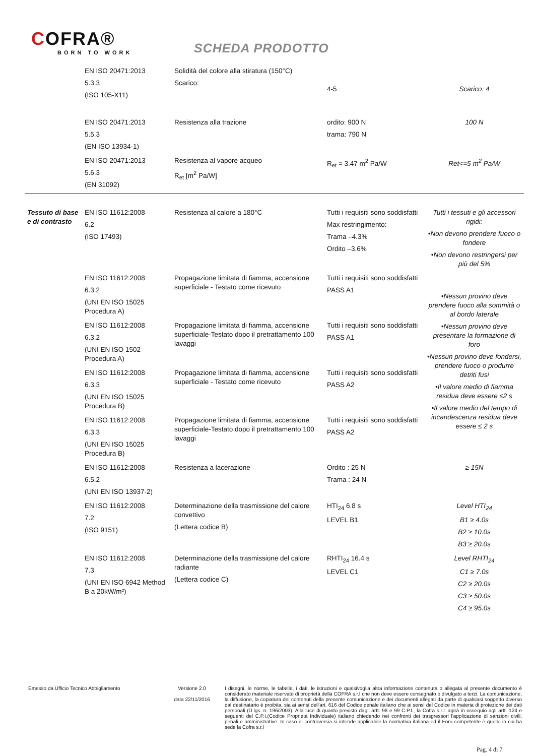COFRA®
BORN TO WORK
SCHEDA PRODOTTO
| | EN ISO 20471:2013 5.3.3 (ISO 105-X11) | Solidità del colore alla stiratura (150°C) Scarico: | 4-5 | Scarico: 4 |
| | EN ISO 20471:2013 5.5.3 (EN ISO 13934-1) | Resistenza alla trazione | ordito: 900 N trama: 790 N | 100 N |
| | EN ISO 20471:2013 5.6.3 (EN 31092) | Resistenza al vapore acqueo R<sub>et</sub> [m<sup>2</sup> Pa/W] | R<sub>et</sub> = 3.47 m<sup>2</sup> Pa/W | Ret<=5 m<sup>2</sup> Pa/W |
| Tessuto di base e di contrasto | EN ISO 11612:2008 6.2 (ISO 17493) | Resistenza al calore a 180°C | Tutti i requisiti sono soddisfatti Max restringimento: Trama –4.3% Ordito –3.6% | Tutti i tessuti e gli accessori rigidi: •Non devono prendere fuoco o fondere •Non devono restringersi per più del 5% |
| | EN ISO 11612:2008 6.3.2 (UNI EN ISO 15025 Procedura A) | Propagazione limitata di fiamma, accensione superficiale - Testato come ricevuto | Tutti i requisiti sono soddisfatti PASS A1 | •Nessun provino deve prendere fuoco alla sommità o al bordo laterale •Nessun provino deve presentare la formazione di foro •Nessun provino deve fondersi, prendere fuoco o produrre detriti fusi •Il valore medio di fiamma residua deve essere ≤2 s •Il valore medio del tempo di incandescenza residua deve essere ≤ 2 s |
| | EN ISO 11612:2008 6.3.2 (UNI EN ISO 1502 Procedura A) | Propagazione limitata di fiamma, accensione superficiale-Testato dopo il pretrattamento 100 lavaggi | Tutti i requisiti sono soddisfatti PASS A1 | |
| | EN ISO 11612:2008 6.3.3 (UNI EN ISO 15025 Procedura B) | Propagazione limitata di fiamma, accensione superficiale - Testato come ricevuto | Tutti i requisiti sono soddisfatti PASS A2 | |
| | EN ISO 11612:2008 6.3.3 (UNI EN ISO 15025 Procedura B) | Propagazione limitata di fiamma, accensione superficiale-Testato dopo il pretrattamento 100 lavaggi | Tutti i requisiti sono soddisfatti PASS A2 | |
| | EN ISO 11612:2008 6.5.2 (UNI EN ISO 13937-2) | Resistenza a lacerazione | Ordito : 25 N Trama : 24 N | ≥ 15N |
| | EN ISO 11612:2008 7.2 (ISO 9151) | Determinazione della trasmissione del calore convettivo (Lettera codice B) | HTI<sub>24</sub> 6.8 s LEVEL B1 | Level HTI<sub>24</sub> B1 ≥ 4.0s B2 ≥ 10.0s B3 ≥ 20.0s |
| | EN ISO 11612:2008 7.3 (UNI EN ISO 6942 Method B a 20kW/m²) | Determinazione della trasmissione del calore radiante (Lettera codice C) | RHTI<sub>24</sub> 16.4 s LEVEL C1 | Level RHTI<sub>24</sub> C1 ≥ 7.0s C2 ≥ 20.0s C3 ≥ 50.0s C4 ≥ 95.0s |
Emesso da Ufficio Tecnico Abbigliamento Versione 2.0
data 22/11/2016
I disegni, le norme, le tabelle, i dati, le istruzioni e qualsivoglia altra informazione contenuta o allegata al presente documento è considerato materiale riservato di proprietà della COFRA s.r.l che non deve essere consegnato o divulgato a terzi. La comunicazione, la diffusione, la copiatura dei contenuti della presente comunicazione e dei documenti allegati da parte di qualsiasi soggetto diverso dal destinatario è proibita, sia ai sensi dell'art. 616 del Codice penale italiano che ai sensi del Codice in materia di protezione dei dati personali (D.lgs. n. 196/2003). Alla luce di quanto previsto dagli artt. 98 e 99 C.P.I., la Cofra s.r.l. agirà in ossequio agli artt. 124 e seguenti del C.P.I.(Codice Proprietà Individuale) italiano chiedendo nei confronti dei trasgressori l'applicazione di sanzioni civili, penali e amministrative. In caso di controversia si intende applicabile la normativa italiana ed il Foro competente è quello in cui ha sede la Cofra s.r.l
Pag. 4 di 7